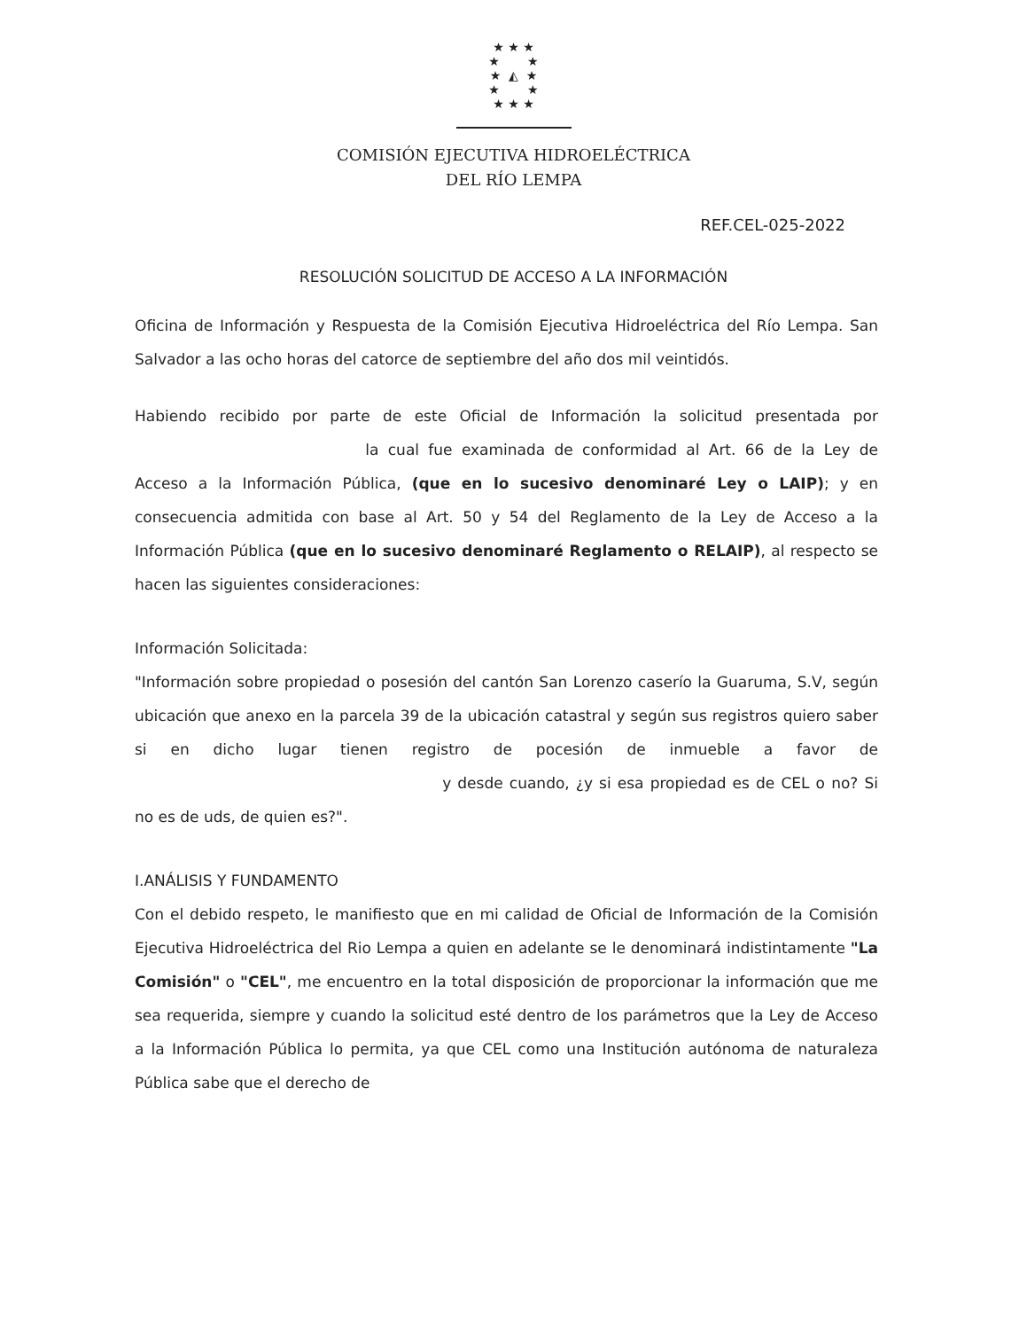★ ★ ★
★ ★
★ ◭ ★
★ ★
★ ★ ★
COMISIÓN EJECUTIVA HIDROELÉCTRICA
DEL RÍO LEMPA
REF.CEL-025-2022
RESOLUCIÓN SOLICITUD DE ACCESO A LA INFORMACIÓN
Oficina de Información y Respuesta de la Comisión Ejecutiva Hidroeléctrica del Río Lempa. San Salvador a las ocho horas del catorce de septiembre del año dos mil veintidós.
Habiendo recibido por parte de este Oficial de Información la solicitud presentada por la cual fue examinada de conformidad al Art. 66 de la Ley de Acceso a la Información Pública, (que en lo sucesivo denominaré Ley o LAIP); y en consecuencia admitida con base al Art. 50 y 54 del Reglamento de la Ley de Acceso a la Información Pública (que en lo sucesivo denominaré Reglamento o RELAIP), al respecto se hacen las siguientes consideraciones:
Información Solicitada:
"Información sobre propiedad o posesión del cantón San Lorenzo caserío la Guaruma, S.V, según ubicación que anexo en la parcela 39 de la ubicación catastral y según sus registros quiero saber si en dicho lugar tienen registro de pocesión de inmueble a favor de y desde cuando, ¿y si esa propiedad es de CEL o no? Si no es de uds, de quien es?".
I.ANÁLISIS Y FUNDAMENTO
Con el debido respeto, le manifiesto que en mi calidad de Oficial de Información de la Comisión Ejecutiva Hidroeléctrica del Rio Lempa a quien en adelante se le denominará indistintamente "La Comisión" o "CEL", me encuentro en la total disposición de proporcionar la información que me sea requerida, siempre y cuando la solicitud esté dentro de los parámetros que la Ley de Acceso a la Información Pública lo permita, ya que CEL como una Institución autónoma de naturaleza Pública sabe que el derecho de